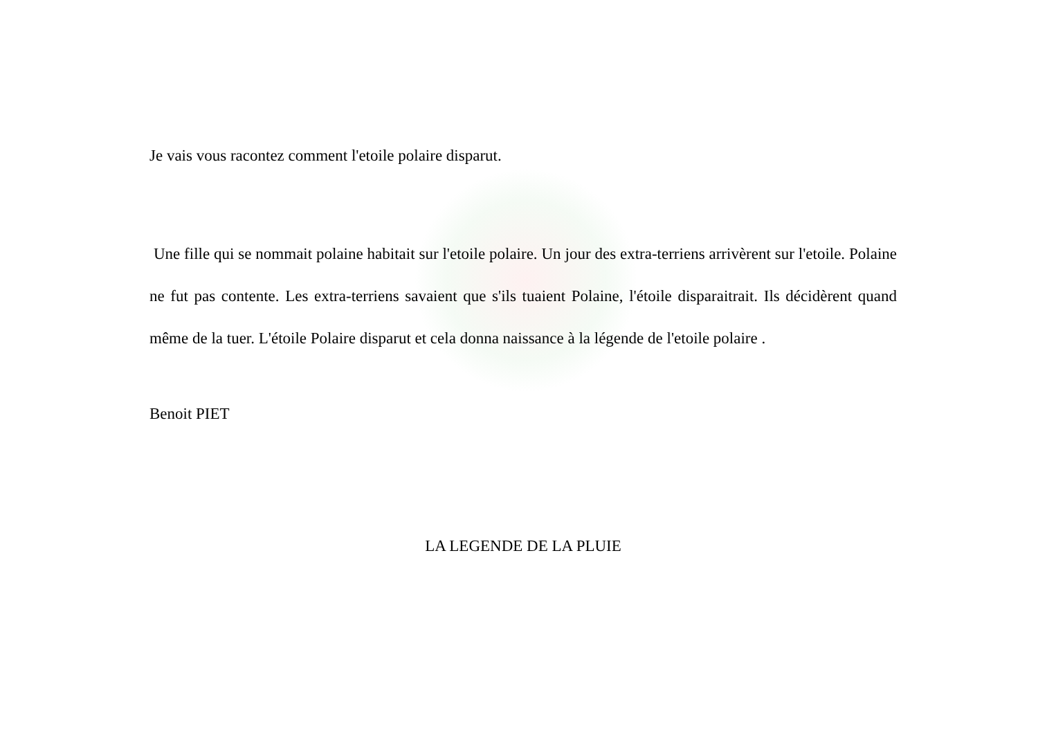Je vais vous racontez comment l'etoile polaire disparut.
Une fille qui se nommait polaine habitait sur l'etoile polaire. Un jour des extra-terriens arrivèrent sur l'etoile. Polaine ne fut pas contente. Les extra-terriens savaient que s'ils tuaient Polaine, l'étoile disparaitrait. Ils décidèrent quand même de la tuer. L'étoile Polaire disparut et cela donna naissance à la légende de l'etoile polaire .
Benoit PIET
LA LEGENDE DE LA PLUIE